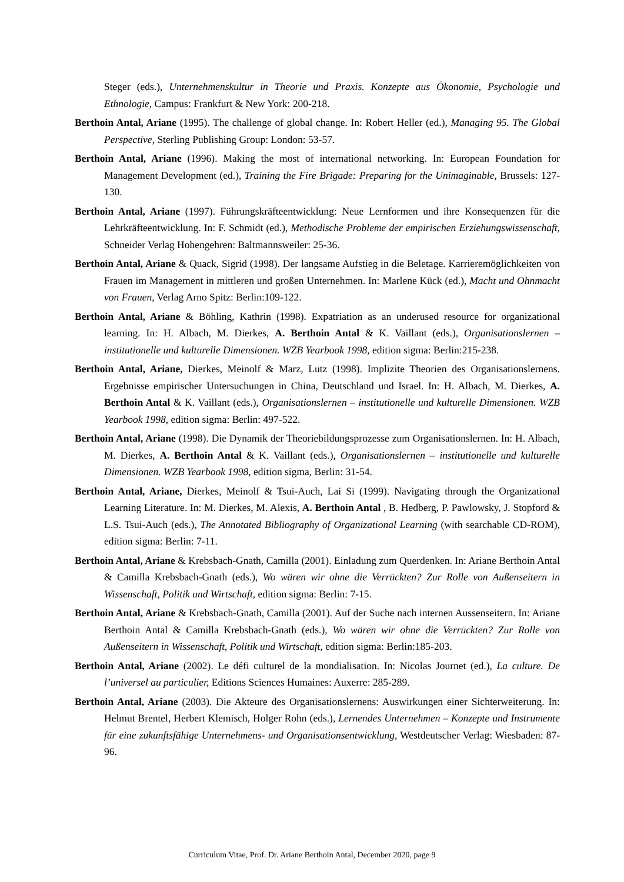Steger (eds.), Unternehmenskultur in Theorie und Praxis. Konzepte aus Ökonomie, Psychologie und Ethnologie, Campus: Frankfurt & New York: 200-218.
Berthoin Antal, Ariane (1995). The challenge of global change. In: Robert Heller (ed.), Managing 95. The Global Perspective, Sterling Publishing Group: London: 53-57.
Berthoin Antal, Ariane (1996). Making the most of international networking. In: European Foundation for Management Development (ed.), Training the Fire Brigade: Preparing for the Unimaginable, Brussels: 127-130.
Berthoin Antal, Ariane (1997). Führungskräfteentwicklung: Neue Lernformen und ihre Konsequenzen für die Lehrkräfteentwicklung. In: F. Schmidt (ed.), Methodische Probleme der empirischen Erziehungswissenschaft, Schneider Verlag Hohengehren: Baltmannsweiler: 25-36.
Berthoin Antal, Ariane & Quack, Sigrid (1998). Der langsame Aufstieg in die Beletage. Karrieremöglichkeiten von Frauen im Management in mittleren und großen Unternehmen. In: Marlene Kück (ed.), Macht und Ohnmacht von Frauen, Verlag Arno Spitz: Berlin:109-122.
Berthoin Antal, Ariane & Böhling, Kathrin (1998). Expatriation as an underused resource for organizational learning. In: H. Albach, M. Dierkes, A. Berthoin Antal & K. Vaillant (eds.), Organisationslernen – institutionelle und kulturelle Dimensionen. WZB Yearbook 1998, edition sigma: Berlin:215-238.
Berthoin Antal, Ariane, Dierkes, Meinolf & Marz, Lutz (1998). Implizite Theorien des Organisationslernens. Ergebnisse empirischer Untersuchungen in China, Deutschland und Israel. In: H. Albach, M. Dierkes, A. Berthoin Antal & K. Vaillant (eds.), Organisationslernen – institutionelle und kulturelle Dimensionen. WZB Yearbook 1998, edition sigma: Berlin: 497-522.
Berthoin Antal, Ariane (1998). Die Dynamik der Theoriebildungsprozesse zum Organisationslernen. In: H. Albach, M. Dierkes, A. Berthoin Antal & K. Vaillant (eds.), Organisationslernen – institutionelle und kulturelle Dimensionen. WZB Yearbook 1998, edition sigma, Berlin: 31-54.
Berthoin Antal, Ariane, Dierkes, Meinolf & Tsui-Auch, Lai Si (1999). Navigating through the Organizational Learning Literature. In: M. Dierkes, M. Alexis, A. Berthoin Antal , B. Hedberg, P. Pawlowsky, J. Stopford & L.S. Tsui-Auch (eds.), The Annotated Bibliography of Organizational Learning (with searchable CD-ROM), edition sigma: Berlin: 7-11.
Berthoin Antal, Ariane & Krebsbach-Gnath, Camilla (2001). Einladung zum Querdenken. In: Ariane Berthoin Antal & Camilla Krebsbach-Gnath (eds.), Wo wären wir ohne die Verrückten? Zur Rolle von Außenseitern in Wissenschaft, Politik und Wirtschaft, edition sigma: Berlin: 7-15.
Berthoin Antal, Ariane & Krebsbach-Gnath, Camilla (2001). Auf der Suche nach internen Aussenseitern. In: Ariane Berthoin Antal & Camilla Krebsbach-Gnath (eds.), Wo wären wir ohne die Verrückten? Zur Rolle von Außenseitern in Wissenschaft, Politik und Wirtschaft, edition sigma: Berlin:185-203.
Berthoin Antal, Ariane (2002). Le défi culturel de la mondialisation. In: Nicolas Journet (ed.), La culture. De l’universel au particulier, Editions Sciences Humaines: Auxerre: 285-289.
Berthoin Antal, Ariane (2003). Die Akteure des Organisationslernens: Auswirkungen einer Sichterweiterung. In: Helmut Brentel, Herbert Klemisch, Holger Rohn (eds.), Lernendes Unternehmen – Konzepte und Instrumente für eine zukunftsfähige Unternehmens- und Organisationsentwicklung, Westdeutscher Verlag: Wiesbaden: 87-96.
Curriculum Vitae, Prof. Dr. Ariane Berthoin Antal, December 2020, page 9